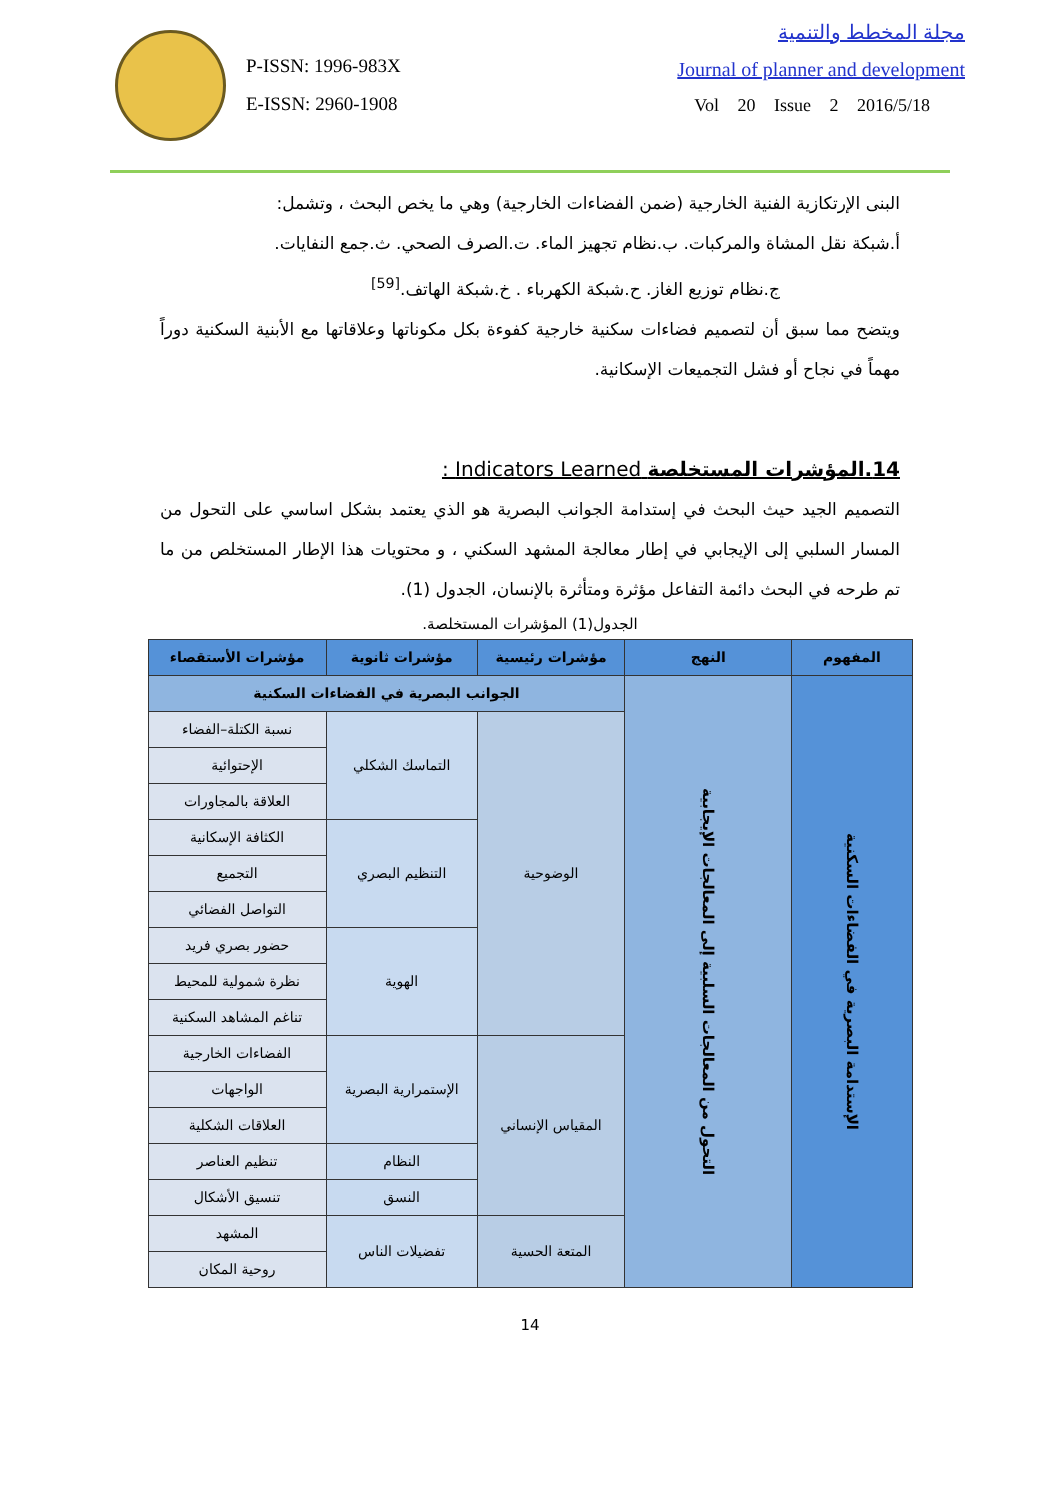P-ISSN: 1996-983X
E-ISSN: 2960-1908
مجلة المخطط والتنمية
Journal of planner and development
Vol 20 Issue 2 2016/5/18
البنى الإرتكازية الفنية الخارجية (ضمن الفضاءات الخارجية) وهي ما يخص البحث ، وتشمل:
أ.شبكة نقل المشاة والمركبات. ب.نظام تجهيز الماء. ت.الصرف الصحي. ث.جمع النفايات.
ج.نظام توزيع الغاز. ح.شبكة الكهرباء . خ.شبكة الهاتف.<sup>[59]</sup>
ويتضح مما سبق أن لتصميم فضاءات سكنية خارجية كفوءة بكل مكوناتها وعلاقاتها مع الأبنية السكنية دوراً مهماً في نجاح أو فشل التجميعات الإسكانية.
14.المؤشرات المستخلصة Indicators Learned :
التصميم الجيد حيث البحث في إستدامة الجوانب البصرية هو الذي يعتمد بشكل اساسي على التحول من المسار السلبي إلى الإيجابي في إطار معالجة المشهد السكني ، و محتويات هذا الإطار المستخلص من ما تم طرحه في البحث دائمة التفاعل مؤثرة ومتأثرة بالإنسان، الجدول (1).
الجدول(1) المؤشرات المستخلصة.
| المفهوم | النهج | مؤشرات رئيسية | مؤشرات ثانوية | مؤشرات الأستقصاء |
| --- | --- | --- | --- | --- |
| الإستدامة البصرية في الفضاءات السكنية | التحول من المعالجات السلبية إلى المعالجات الإيجابية | الجوانب البصرية في الفضاءات السكنية | | |
| | | الوضوحية | التماسك الشكلي | نسبة الكتلة–الفضاء |
| | | | | الإحتوائية |
| | | | | العلاقة بالمجاورات |
| | | | التنظيم البصري | الكثافة الإسكانية |
| | | | | التجميع |
| | | | | التواصل الفضائي |
| | | | الهوية | حضور بصري فريد |
| | | | | نظرة شمولية للمحيط |
| | | | | تناغم المشاهد السكنية |
| | | المقياس الإنساني | الإستمرارية البصرية | الفضاءات الخارجية |
| | | | | الواجهات |
| | | | | العلاقات الشكلية |
| | | | النظام | تنظيم العناصر |
| | | | النسق | تنسيق الأشكال |
| | | المتعة الحسية | تفضيلات الناس | المشهد |
| | | | | روحية المكان |
14